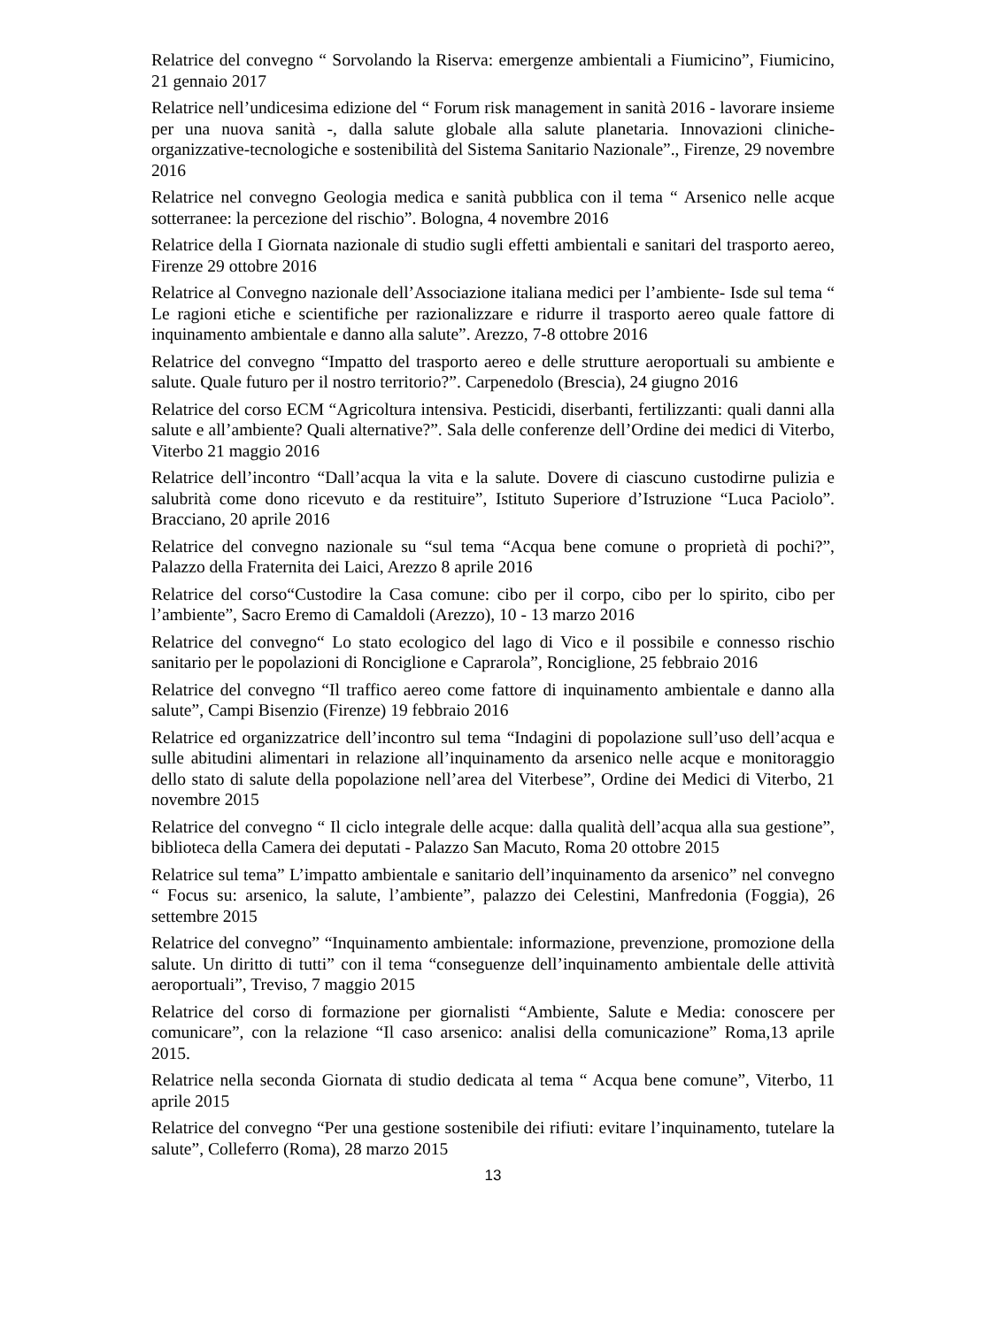Relatrice del convegno “ Sorvolando la Riserva: emergenze ambientali a Fiumicino”, Fiumicino, 21 gennaio 2017
Relatrice nell’undicesima edizione del “ Forum risk management in sanità 2016 - lavorare insieme per una nuova sanità -, dalla salute globale alla salute planetaria. Innovazioni cliniche-organizzative-tecnologiche e sostenibilità del Sistema Sanitario Nazionale”., Firenze, 29 novembre 2016
Relatrice nel convegno Geologia medica e sanità pubblica con il tema “ Arsenico nelle acque sotterranee: la percezione del rischio”. Bologna, 4 novembre 2016
Relatrice della I Giornata nazionale di studio sugli effetti ambientali e sanitari del trasporto aereo, Firenze 29 ottobre 2016
Relatrice al Convegno nazionale dell’Associazione italiana medici per l’ambiente- Isde sul tema “ Le ragioni etiche e scientifiche per razionalizzare e ridurre il trasporto aereo quale fattore di inquinamento ambientale e danno alla salute”. Arezzo, 7-8 ottobre 2016
Relatrice del convegno “Impatto del trasporto aereo e delle strutture aeroportuali su ambiente e salute. Quale futuro per il nostro territorio?”. Carpenedolo (Brescia), 24 giugno 2016
Relatrice del corso ECM “Agricoltura intensiva. Pesticidi, diserbanti, fertilizzanti: quali danni alla salute e all’ambiente? Quali alternative?”. Sala delle conferenze dell’Ordine dei medici di Viterbo, Viterbo 21 maggio 2016
Relatrice dell’incontro “Dall’acqua la vita e la salute. Dovere di ciascuno custodirne pulizia e salubrità come dono ricevuto e da restituire”, Istituto Superiore d’Istruzione “Luca Paciolo”. Bracciano, 20 aprile 2016
Relatrice del convegno nazionale su “sul tema “Acqua bene comune o proprietà di pochi?”, Palazzo della Fraternita dei Laici, Arezzo 8 aprile 2016
Relatrice del corso“Custodire la Casa comune: cibo per il corpo, cibo per lo spirito, cibo per l’ambiente”, Sacro Eremo di Camaldoli (Arezzo), 10 - 13 marzo 2016
Relatrice del convegno“ Lo stato ecologico del lago di Vico e il possibile e connesso rischio sanitario per le popolazioni di Ronciglione e Caprarola”, Ronciglione, 25 febbraio 2016
Relatrice del convegno “Il traffico aereo come fattore di inquinamento ambientale e danno alla salute”, Campi Bisenzio (Firenze) 19 febbraio 2016
Relatrice ed organizzatrice dell’incontro sul tema “Indagini di popolazione sull’uso dell’acqua e sulle abitudini alimentari in relazione all’inquinamento da arsenico nelle acque e monitoraggio dello stato di salute della popolazione nell’area del Viterbese”, Ordine dei Medici di Viterbo, 21 novembre 2015
Relatrice del convegno “ Il ciclo integrale delle acque: dalla qualità dell’acqua alla sua gestione”, biblioteca della Camera dei deputati - Palazzo San Macuto, Roma 20 ottobre 2015
Relatrice sul tema” L’impatto ambientale e sanitario dell’inquinamento da arsenico” nel convegno “ Focus su: arsenico, la salute, l’ambiente”, palazzo dei Celestini, Manfredonia (Foggia), 26 settembre 2015
Relatrice del convegno” “Inquinamento ambientale: informazione, prevenzione, promozione della salute. Un diritto di tutti” con il tema “conseguenze dell’inquinamento ambientale delle attività aeroportuali”, Treviso, 7 maggio 2015
Relatrice del corso di formazione per giornalisti “Ambiente, Salute e Media: conoscere per comunicare”, con la relazione “Il caso arsenico: analisi della comunicazione” Roma,13 aprile 2015.
Relatrice nella seconda Giornata di studio dedicata al tema “ Acqua bene comune”, Viterbo, 11 aprile 2015
Relatrice del convegno “Per una gestione sostenibile dei rifiuti: evitare l’inquinamento, tutelare la salute”, Colleferro (Roma), 28 marzo 2015
13